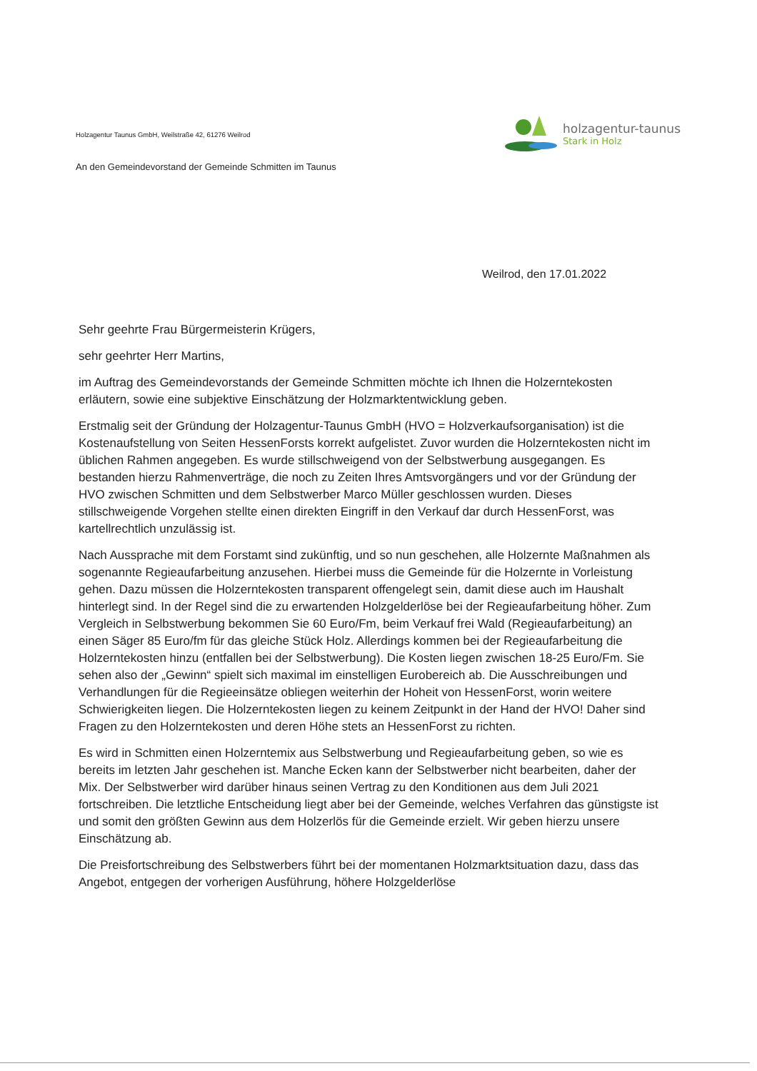Holzagentur Taunus GmbH, Weilstraße 42, 61276 Weilrod
holzagentur-taunus
Stark in Holz
An den Gemeindevorstand der Gemeinde Schmitten im Taunus
Weilrod, den 17.01.2022
Sehr geehrte Frau Bürgermeisterin Krügers,
sehr geehrter Herr Martins,
im Auftrag des Gemeindevorstands der Gemeinde Schmitten möchte ich Ihnen die Holzerntekosten erläutern, sowie eine subjektive Einschätzung der Holzmarktentwicklung geben.
Erstmalig seit der Gründung der Holzagentur-Taunus GmbH (HVO = Holzverkaufsorganisation) ist die Kostenaufstellung von Seiten HessenForsts korrekt aufgelistet. Zuvor wurden die Holzerntekosten nicht im üblichen Rahmen angegeben. Es wurde stillschweigend von der Selbstwerbung ausgegangen. Es bestanden hierzu Rahmenverträge, die noch zu Zeiten Ihres Amtsvorgängers und vor der Gründung der HVO zwischen Schmitten und dem Selbstwerber Marco Müller geschlossen wurden. Dieses stillschweigende Vorgehen stellte einen direkten Eingriff in den Verkauf dar durch HessenForst, was kartellrechtlich unzulässig ist.
Nach Aussprache mit dem Forstamt sind zukünftig, und so nun geschehen, alle Holzernte Maßnahmen als sogenannte Regieaufarbeitung anzusehen. Hierbei muss die Gemeinde für die Holzernte in Vorleistung gehen. Dazu müssen die Holzerntekosten transparent offengelegt sein, damit diese auch im Haushalt hinterlegt sind. In der Regel sind die zu erwartenden Holzgelderlöse bei der Regieaufarbeitung höher. Zum Vergleich in Selbstwerbung bekommen Sie 60 Euro/Fm, beim Verkauf frei Wald (Regieaufarbeitung) an einen Säger 85 Euro/fm für das gleiche Stück Holz. Allerdings kommen bei der Regieaufarbeitung die Holzerntekosten hinzu (entfallen bei der Selbstwerbung). Die Kosten liegen zwischen 18-25 Euro/Fm. Sie sehen also der „Gewinn“ spielt sich maximal im einstelligen Eurobereich ab. Die Ausschreibungen und Verhandlungen für die Regieeinsätze obliegen weiterhin der Hoheit von HessenForst, worin weitere Schwierigkeiten liegen. Die Holzerntekosten liegen zu keinem Zeitpunkt in der Hand der HVO! Daher sind Fragen zu den Holzerntekosten und deren Höhe stets an HessenForst zu richten.
Es wird in Schmitten einen Holzerntemix aus Selbstwerbung und Regieaufarbeitung geben, so wie es bereits im letzten Jahr geschehen ist. Manche Ecken kann der Selbstwerber nicht bearbeiten, daher der Mix. Der Selbstwerber wird darüber hinaus seinen Vertrag zu den Konditionen aus dem Juli 2021 fortschreiben. Die letztliche Entscheidung liegt aber bei der Gemeinde, welches Verfahren das günstigste ist und somit den größten Gewinn aus dem Holzerlös für die Gemeinde erzielt. Wir geben hierzu unsere Einschätzung ab.
Die Preisfortschreibung des Selbstwerbers führt bei der momentanen Holzmarktsituation dazu, dass das Angebot, entgegen der vorherigen Ausführung, höhere Holzgelderlöse